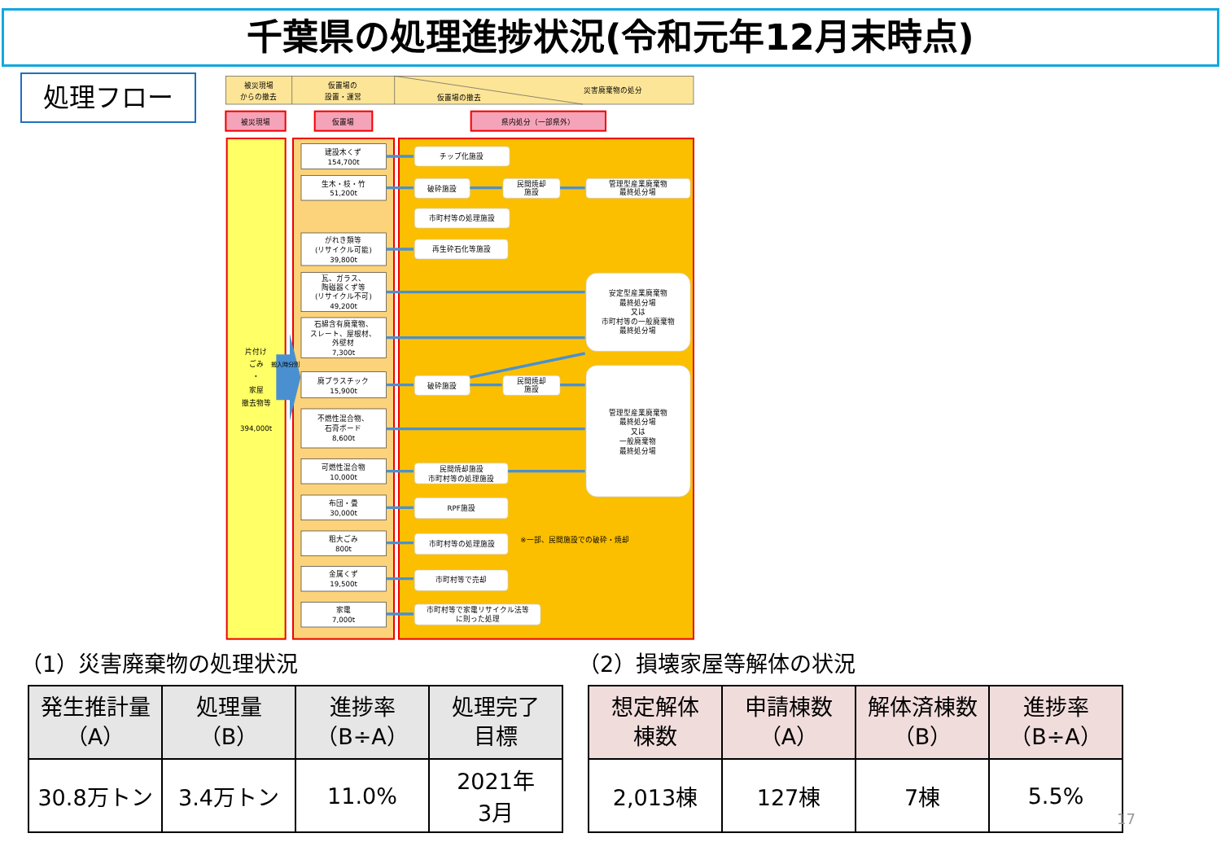千葉県の処理進捗状況(令和元年12月末時点)
処理フロー
被災現場
からの撤去
仮置場の
設置・運営
仮置場の撤去
災害廃棄物の処分
被災現場
仮置場
県内処分（一部県外）
片付け
ごみ
・
家屋
撤去物等
394,000t
搬入時分別
建設木くず
154,700t
生木・枝・竹
51,200t
がれき類等
(リサイクル可能)
39,800t
瓦、ガラス、
陶磁器くず等
(リサイクル不可)
49,200t
石綿含有廃棄物、
スレート、屋根材、
外壁材
7,300t
廃プラスチック
15,900t
不燃性混合物、
石膏ボード
8,600t
可燃性混合物
10,000t
布団・畳
30,000t
粗大ごみ
800t
金属くず
19,500t
家電
7,000t
チップ化施設
破砕施設
民間焼却
施設
管理型産業廃棄物
最終処分場
市町村等の処理施設
再生砕石化等施設
安定型産業廃棄物
最終処分場
又は
市町村等の一般廃棄物
最終処分場
破砕施設
民間焼却
施設
管理型産業廃棄物
最終処分場
又は
一般廃棄物
最終処分場
民間焼却施設
市町村等の処理施設
RPF施設
市町村等の処理施設
※一部、民間施設での破砕・焼却
市町村等で売却
市町村等で家電リサイクル法等
に則った処理
（1）災害廃棄物の処理状況
| 発生推計量 （A） | 処理量 （B） | 進捗率 （B÷A） | 処理完了 目標 |
| --- | --- | --- | --- |
| 30.8万トン | 3.4万トン | 11.0% | 2021年 3月 |
（2）損壊家屋等解体の状況
| 想定解体 棟数 | 申請棟数 （A） | 解体済棟数 （B） | 進捗率 （B÷A） |
| --- | --- | --- | --- |
| 2,013棟 | 127棟 | 7棟 | 5.5% |
17